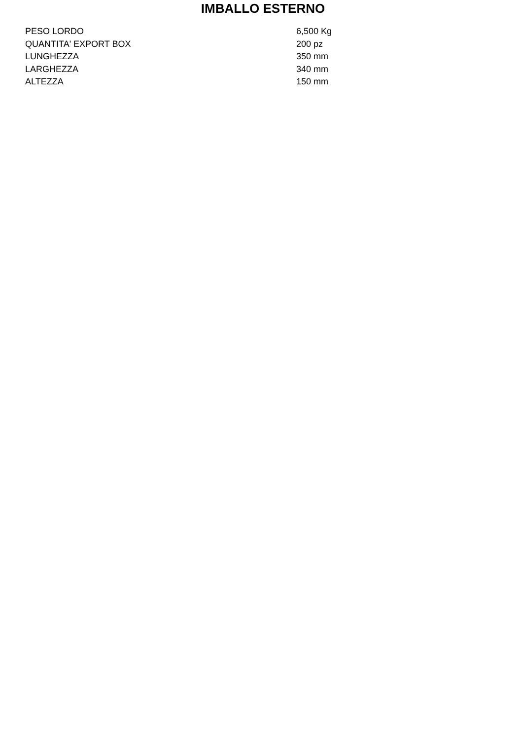IMBALLO ESTERNO
| PESO LORDO | 6,500 Kg |
| QUANTITA' EXPORT BOX | 200 pz |
| LUNGHEZZA | 350 mm |
| LARGHEZZA | 340 mm |
| ALTEZZA | 150 mm |